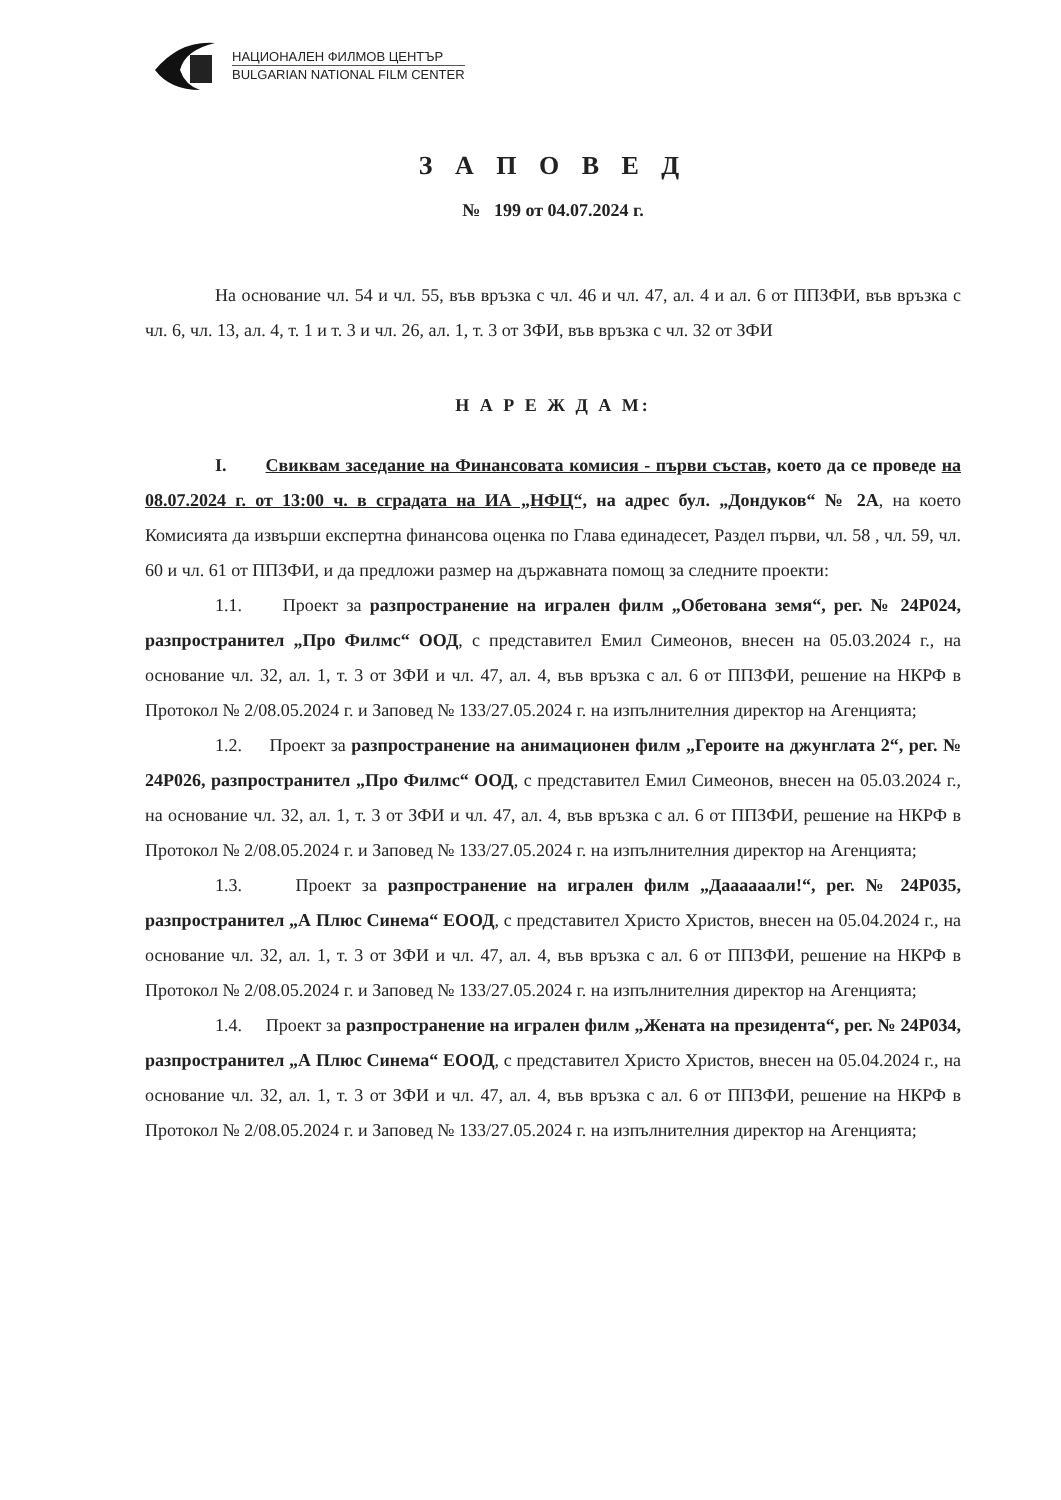НАЦИОНАЛЕН ФИЛМОВ ЦЕНТЪР
BULGARIAN NATIONAL FILM CENTER
З А П О В Е Д
№ 199 от 04.07.2024 г.
На основание чл. 54 и чл. 55, във връзка с чл. 46 и чл. 47, ал. 4 и ал. 6 от ППЗФИ, във връзка с чл. 6, чл. 13, ал. 4, т. 1 и т. 3 и чл. 26, ал. 1, т. 3 от ЗФИ, във връзка с чл. 32 от ЗФИ
Н А Р Е Ж Д А М:
I. Свиквам заседание на Финансовата комисия - първи състав, което да се проведе на 08.07.2024 г. от 13:00 ч. в сградата на ИА „НФЦ“, на адрес бул. „Дондуков“ № 2А, на което Комисията да извърши експертна финансова оценка по Глава единадесет, Раздел първи, чл. 58 , чл. 59, чл. 60 и чл. 61 от ППЗФИ, и да предложи размер на държавната помощ за следните проекти:
1.1. Проект за разпространение на игрален филм „Обетована земя“, рег. № 24Р024, разпространител „Про Филмс“ ООД, с представител Емил Симеонов, внесен на 05.03.2024 г., на основание чл. 32, ал. 1, т. 3 от ЗФИ и чл. 47, ал. 4, във връзка с ал. 6 от ППЗФИ, решение на НКРФ в Протокол № 2/08.05.2024 г. и Заповед № 133/27.05.2024 г. на изпълнителния директор на Агенцията;
1.2. Проект за разпространение на анимационен филм „Героите на джунглата 2“, рег. № 24Р026, разпространител „Про Филмс“ ООД, с представител Емил Симеонов, внесен на 05.03.2024 г., на основание чл. 32, ал. 1, т. 3 от ЗФИ и чл. 47, ал. 4, във връзка с ал. 6 от ППЗФИ, решение на НКРФ в Протокол № 2/08.05.2024 г. и Заповед № 133/27.05.2024 г. на изпълнителния директор на Агенцията;
1.3. Проект за разпространение на игрален филм „Даааааали!“, рег. № 24Р035, разпространител „А Плюс Синема“ ЕООД, с представител Христо Христов, внесен на 05.04.2024 г., на основание чл. 32, ал. 1, т. 3 от ЗФИ и чл. 47, ал. 4, във връзка с ал. 6 от ППЗФИ, решение на НКРФ в Протокол № 2/08.05.2024 г. и Заповед № 133/27.05.2024 г. на изпълнителния директор на Агенцията;
1.4. Проект за разпространение на игрален филм „Жената на президента“, рег. № 24Р034, разпространител „А Плюс Синема“ ЕООД, с представител Христо Христов, внесен на 05.04.2024 г., на основание чл. 32, ал. 1, т. 3 от ЗФИ и чл. 47, ал. 4, във връзка с ал. 6 от ППЗФИ, решение на НКРФ в Протокол № 2/08.05.2024 г. и Заповед № 133/27.05.2024 г. на изпълнителния директор на Агенцията;